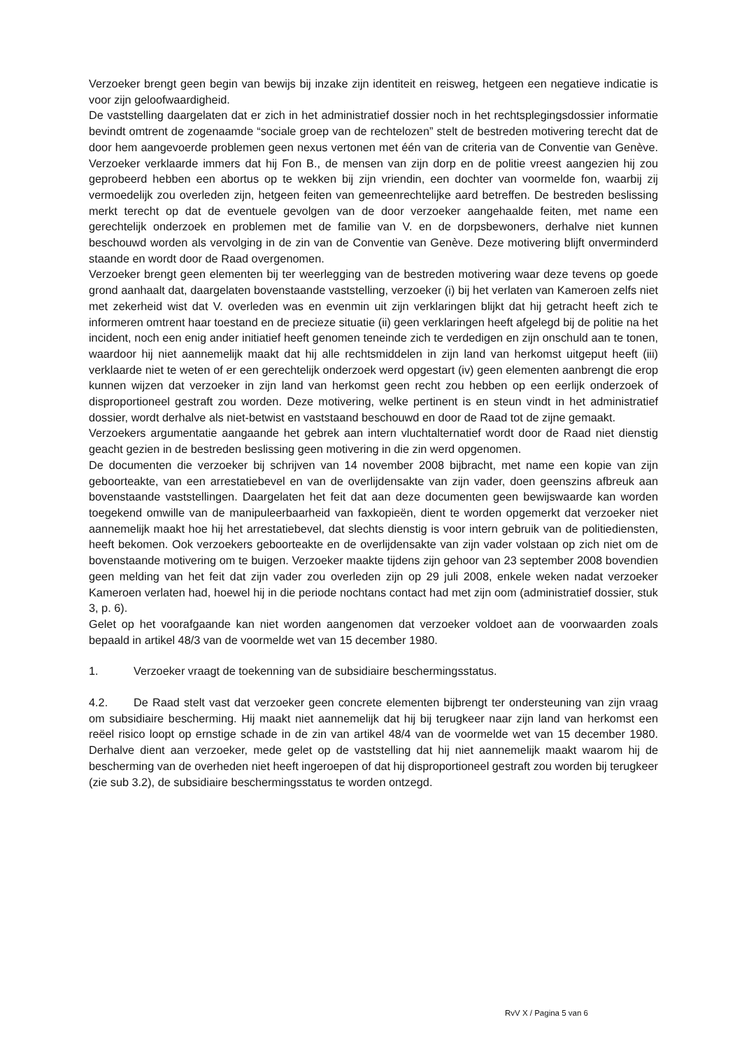Verzoeker brengt geen begin van bewijs bij inzake zijn identiteit en reisweg, hetgeen een negatieve indicatie is voor zijn geloofwaardigheid.
De vaststelling daargelaten dat er zich in het administratief dossier noch in het rechtsplegingsdossier informatie bevindt omtrent de zogenaamde “sociale groep van de rechtelozen” stelt de bestreden motivering terecht dat de door hem aangevoerde problemen geen nexus vertonen met één van de criteria van de Conventie van Genève. Verzoeker verklaarde immers dat hij Fon B., de mensen van zijn dorp en de politie vreest aangezien hij zou geprobeerd hebben een abortus op te wekken bij zijn vriendin, een dochter van voormelde fon, waarbij zij vermoedelijk zou overleden zijn, hetgeen feiten van gemeenrechtelijke aard betreffen. De bestreden beslissing merkt terecht op dat de eventuele gevolgen van de door verzoeker aangehaalde feiten, met name een gerechtelijk onderzoek en problemen met de familie van V. en de dorpsbewoners, derhalve niet kunnen beschouwd worden als vervolging in de zin van de Conventie van Genève. Deze motivering blijft onverminderd staande en wordt door de Raad overgenomen.
Verzoeker brengt geen elementen bij ter weerlegging van de bestreden motivering waar deze tevens op goede grond aanhaalt dat, daargelaten bovenstaande vaststelling, verzoeker (i) bij het verlaten van Kameroen zelfs niet met zekerheid wist dat V. overleden was en evenmin uit zijn verklaringen blijkt dat hij getracht heeft zich te informeren omtrent haar toestand en de precieze situatie (ii) geen verklaringen heeft afgelegd bij de politie na het incident, noch een enig ander initiatief heeft genomen teneinde zich te verdedigen en zijn onschuld aan te tonen, waardoor hij niet aannemelijk maakt dat hij alle rechtsmiddelen in zijn land van herkomst uitgeput heeft (iii) verklaarde niet te weten of er een gerechtelijk onderzoek werd opgestart (iv) geen elementen aanbrengt die erop kunnen wijzen dat verzoeker in zijn land van herkomst geen recht zou hebben op een eerlijk onderzoek of disproportioneel gestraft zou worden. Deze motivering, welke pertinent is en steun vindt in het administratief dossier, wordt derhalve als niet-betwist en vaststaand beschouwd en door de Raad tot de zijne gemaakt.
Verzoekers argumentatie aangaande het gebrek aan intern vluchtalternatief wordt door de Raad niet dienstig geacht gezien in de bestreden beslissing geen motivering in die zin werd opgenomen.
De documenten die verzoeker bij schrijven van 14 november 2008 bijbracht, met name een kopie van zijn geboorteakte, van een arrestatiebevel en van de overlijdensakte van zijn vader, doen geenszins afbreuk aan bovenstaande vaststellingen. Daargelaten het feit dat aan deze documenten geen bewijswaarde kan worden toegekend omwille van de manipuleerbaarheid van faxkopieën, dient te worden opgemerkt dat verzoeker niet aannemelijk maakt hoe hij het arrestatiebevel, dat slechts dienstig is voor intern gebruik van de politiediensten, heeft bekomen. Ook verzoekers geboorteakte en de overlijdensakte van zijn vader volstaan op zich niet om de bovenstaande motivering om te buigen. Verzoeker maakte tijdens zijn gehoor van 23 september 2008 bovendien geen melding van het feit dat zijn vader zou overleden zijn op 29 juli 2008, enkele weken nadat verzoeker Kameroen verlaten had, hoewel hij in die periode nochtans contact had met zijn oom (administratief dossier, stuk 3, p. 6).
Gelet op het voorafgaande kan niet worden aangenomen dat verzoeker voldoet aan de voorwaarden zoals bepaald in artikel 48/3 van de voormelde wet van 15 december 1980.
1. Verzoeker vraagt de toekenning van de subsidiaire beschermingsstatus.
4.2. De Raad stelt vast dat verzoeker geen concrete elementen bijbrengt ter ondersteuning van zijn vraag om subsidiaire bescherming. Hij maakt niet aannemelijk dat hij bij terugkeer naar zijn land van herkomst een reëel risico loopt op ernstige schade in de zin van artikel 48/4 van de voormelde wet van 15 december 1980. Derhalve dient aan verzoeker, mede gelet op de vaststelling dat hij niet aannemelijk maakt waarom hij de bescherming van de overheden niet heeft ingeroepen of dat hij disproportioneel gestraft zou worden bij terugkeer (zie sub 3.2), de subsidiaire beschermingsstatus te worden ontzegd.
RvV X / Pagina 5 van 6